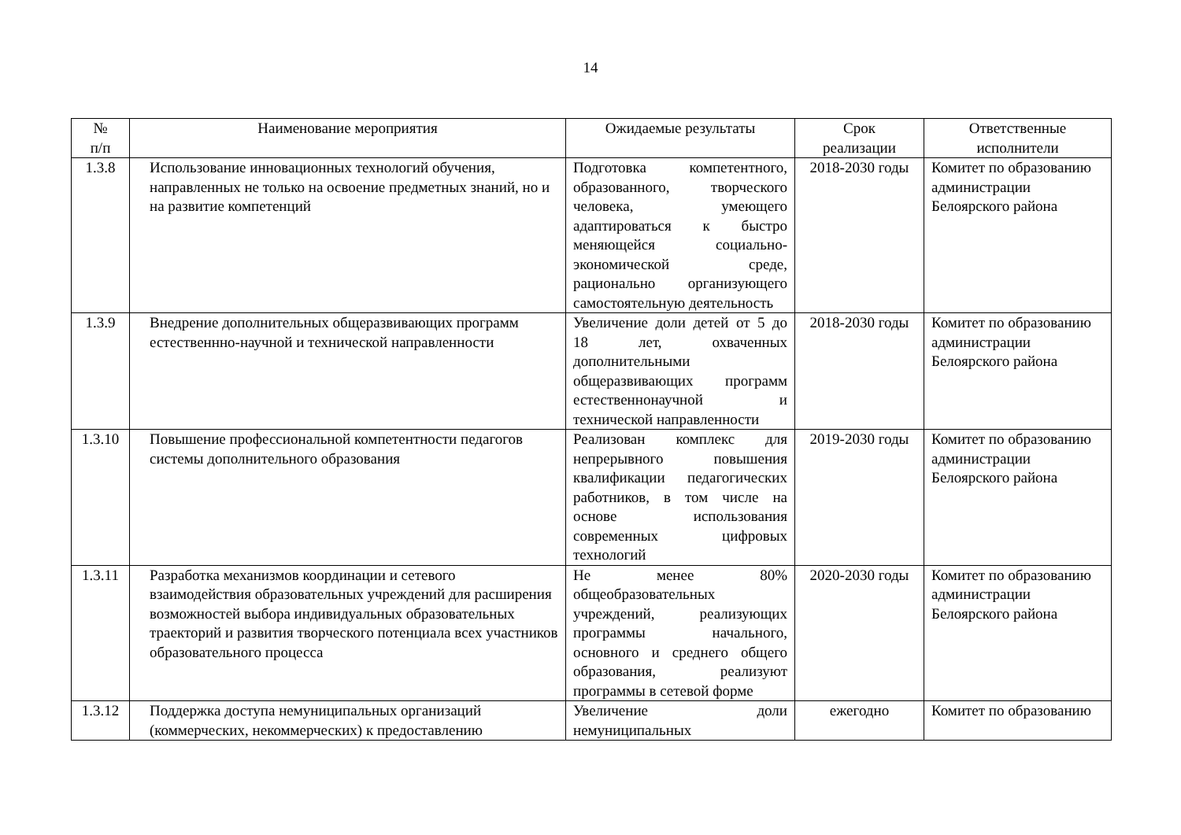14
| № п/п | Наименование мероприятия | Ожидаемые результаты | Срок реализации | Ответственные исполнители |
| --- | --- | --- | --- | --- |
| 1.3.8 | Использование инновационных технологий обучения, направленных не только на освоение предметных знаний, но и на развитие компетенций | Подготовка компетентного, образованного, творческого человека, умеющего адаптироваться к быстро меняющейся социально-экономической среде, рационально организующего самостоятельную деятельность | 2018-2030 годы | Комитет по образованию администрации Белоярского района |
| 1.3.9 | Внедрение дополнительных общеразвивающих программ естественнно-научной и технической направленности | Увеличение доли детей от 5 до 18 лет, охваченных дополнительными общеразвивающих программ естественнонаучной и технической направленности | 2018-2030 годы | Комитет по образованию администрации Белоярского района |
| 1.3.10 | Повышение профессиональной компетентности педагогов системы дополнительного образования | Реализован комплекс для непрерывного повышения квалификации педагогических работников, в том числе на основе использования современных цифровых технологий | 2019-2030 годы | Комитет по образованию администрации Белоярского района |
| 1.3.11 | Разработка механизмов координации и сетевого взаимодействия образовательных учреждений для расширения возможностей выбора индивидуальных образовательных траекторий и развития творческого потенциала всех участников образовательного процесса | Не менее 80% общеобразовательных учреждений, реализующих программы начального, основного и среднего общего образования, реализуют программы в сетевой форме | 2020-2030 годы | Комитет по образованию администрации Белоярского района |
| 1.3.12 | Поддержка доступа немуниципальных организаций (коммерческих, некоммерческих) к предоставлению | Увеличение доли немуниципальных | ежегодно | Комитет по образованию |